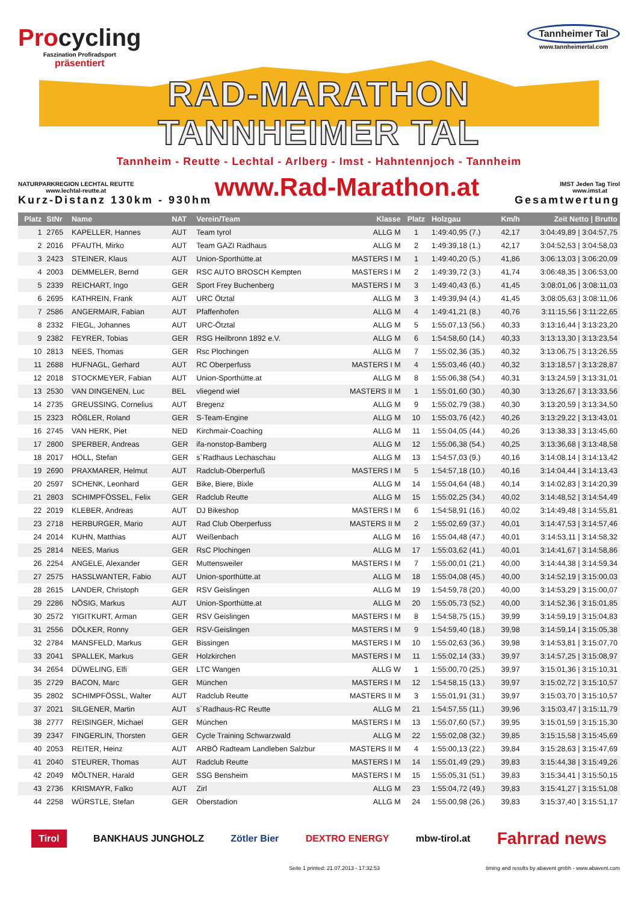Procycling
Faszination Profiradsport
präsentiert
Tannheimer Tal
www.tannheimertal.com
RAD-MARATHON
TANNHEIMER TAL
Tannheim - Reutte - Lechtal - Arlberg - Imst - Hahntennjoch - Tannheim
NATURPARKREGION LECHTAL REUTTE
www.lechtal-reutte.at
www.Rad-Marathon.at
IMST Jeden Tag Tirol
www.imst.at
Kurz-Distanz 130km - 930hm Gesamtwertung
| Platz | StNr | Name | NAT | Verein/Team | Klasse | Platz | Holzgau | Km/h | Zeit Netto / Brutto |
| --- | --- | --- | --- | --- | --- | --- | --- | --- | --- |
| 1 | 2765 | KAPELLER, Hannes | AUT | Team tyrol | ALLG M | 1 | 1:49:40,95 (7.) | 42,17 | 3:04:49,89 / 3:04:57,75 |
| 2 | 2016 | PFAUTH, Mirko | AUT | Team GAZI Radhaus | ALLG M | 2 | 1:49:39,18 (1.) | 42,17 | 3:04:52,53 / 3:04:58,03 |
| 3 | 2423 | STEINER, Klaus | AUT | Union-Sporthütte.at | MASTERS I M | 1 | 1:49:40,20 (5.) | 41,86 | 3:06:13,03 / 3:06:20,09 |
| 4 | 2003 | DEMMELER, Bernd | GER | RSC AUTO BROSCH Kempten | MASTERS I M | 2 | 1:49:39,72 (3.) | 41,74 | 3:06:48,35 / 3:06:53,00 |
| 5 | 2339 | REICHART, Ingo | GER | Sport Frey Buchenberg | MASTERS I M | 3 | 1:49:40,43 (6.) | 41,45 | 3:08:01,06 / 3:08:11,03 |
| 6 | 2695 | KATHREIN, Frank | AUT | URC Ötztal | ALLG M | 3 | 1:49:39,94 (4.) | 41,45 | 3:08:05,63 / 3:08:11,06 |
| 7 | 2586 | ANGERMAIR, Fabian | AUT | Pfaffenhofen | ALLG M | 4 | 1:49:41,21 (8.) | 40,76 | 3:11:15,56 / 3:11:22,65 |
| 8 | 2332 | FIEGL, Johannes | AUT | URC-Ötztal | ALLG M | 5 | 1:55:07,13 (56.) | 40,33 | 3:13:16,44 / 3:13:23,20 |
| 9 | 2382 | FEYRER, Tobias | GER | RSG Heilbronn 1892 e.V. | ALLG M | 6 | 1:54:58,60 (14.) | 40,33 | 3:13:13,30 / 3:13:23,54 |
| 10 | 2813 | NEES, Thomas | GER | Rsc Plochingen | ALLG M | 7 | 1:55:02,36 (35.) | 40,32 | 3:13:06,75 / 3:13:26,55 |
| 11 | 2688 | HUFNAGL, Gerhard | AUT | RC Oberperfuss | MASTERS I M | 4 | 1:55:03,46 (40.) | 40,32 | 3:13:18,57 / 3:13:28,87 |
| 12 | 2018 | STOCKMEYER, Fabian | AUT | Union-Sporthütte.at | ALLG M | 8 | 1:55:06,38 (54.) | 40,31 | 3:13:24,59 / 3:13:31,01 |
| 13 | 2530 | VAN DINGENEN, Luc | BEL | vliegend wiel | MASTERS II M | 1 | 1:55:01,60 (30.) | 40,30 | 3:13:26,67 / 3:13:33,56 |
| 14 | 2735 | GREUSSING, Cornelius | AUT | Bregenz | ALLG M | 9 | 1:55:02,79 (38.) | 40,30 | 3:13:20,59 / 3:13:34,50 |
| 15 | 2323 | RÖßLER, Roland | GER | S-Team-Engine | ALLG M | 10 | 1:55:03,76 (42.) | 40,26 | 3:13:29,22 / 3:13:43,01 |
| 16 | 2745 | VAN HERK, Piet | NED | Kirchmair-Coaching | ALLG M | 11 | 1:55:04,05 (44.) | 40,26 | 3:13:38,33 / 3:13:45,60 |
| 17 | 2800 | SPERBER, Andreas | GER | ifa-nonstop-Bamberg | ALLG M | 12 | 1:55:06,38 (54.) | 40,25 | 3:13:36,68 / 3:13:48,58 |
| 18 | 2017 | HOLL, Stefan | GER | s`Radhaus Lechaschau | ALLG M | 13 | 1:54:57,03 (9.) | 40,16 | 3:14:08,14 / 3:14:13,42 |
| 19 | 2690 | PRAXMARER, Helmut | AUT | Radclub-Oberperfuß | MASTERS I M | 5 | 1:54:57,18 (10.) | 40,16 | 3:14:04,44 / 3:14:13,43 |
| 20 | 2597 | SCHENK, Leonhard | GER | Bike, Biere, Bixle | ALLG M | 14 | 1:55:04,64 (48.) | 40,14 | 3:14:02,83 / 3:14:20,39 |
| 21 | 2803 | SCHIMPFÖSSEL, Felix | GER | Radclub Reutte | ALLG M | 15 | 1:55:02,25 (34.) | 40,02 | 3:14:48,52 / 3:14:54,49 |
| 22 | 2019 | KLEBER, Andreas | AUT | DJ Bikeshop | MASTERS I M | 6 | 1:54:58,91 (16.) | 40,02 | 3:14:49,48 / 3:14:55,81 |
| 23 | 2718 | HERBURGER, Mario | AUT | Rad Club Oberperfuss | MASTERS II M | 2 | 1:55:02,69 (37.) | 40,01 | 3:14:47,53 / 3:14:57,46 |
| 24 | 2014 | KUHN, Matthias | AUT | Weißenbach | ALLG M | 16 | 1:55:04,48 (47.) | 40,01 | 3:14:53,11 / 3:14:58,32 |
| 25 | 2814 | NEES, Marius | GER | RsC Plochingen | ALLG M | 17 | 1:55:03,62 (41.) | 40,01 | 3:14:41,67 / 3:14:58,86 |
| 26 | 2254 | ANGELE, Alexander | GER | Muttensweiler | MASTERS I M | 7 | 1:55:00,01 (21.) | 40,00 | 3:14:44,38 / 3:14:59,34 |
| 27 | 2575 | HASSLWANTER, Fabio | AUT | Union-sporthütte.at | ALLG M | 18 | 1:55:04,08 (45.) | 40,00 | 3:14:52,19 / 3:15:00,03 |
| 28 | 2615 | LANDER, Christoph | GER | RSV Geislingen | ALLG M | 19 | 1:54:59,78 (20.) | 40,00 | 3:14:53,29 / 3:15:00,07 |
| 29 | 2286 | NÖSIG, Markus | AUT | Union-Sporthütte.at | ALLG M | 20 | 1:55:05,73 (52.) | 40,00 | 3:14:52,36 / 3:15:01,85 |
| 30 | 2572 | YIGITKURT, Arman | GER | RSV Geislingen | MASTERS I M | 8 | 1:54:58,75 (15.) | 39,99 | 3:14:59,19 / 3:15:04,83 |
| 31 | 2556 | DÖLKER, Ronny | GER | RSV-Geislingen | MASTERS I M | 9 | 1:54:59,40 (18.) | 39,98 | 3:14:59,14 / 3:15:05,38 |
| 32 | 2784 | MANSFELD, Markus | GER | Bissingen | MASTERS I M | 10 | 1:55:02,63 (36.) | 39,98 | 3:14:53,81 / 3:15:07,70 |
| 33 | 2041 | SPALLEK, Markus | GER | Holzkirchen | MASTERS I M | 11 | 1:55:02,14 (33.) | 39,97 | 3:14:57,25 / 3:15:08,97 |
| 34 | 2654 | DÜWELING, Elfi | GER | LTC Wangen | ALLG W | 1 | 1:55:00,70 (25.) | 39,97 | 3:15:01,36 / 3:15:10,31 |
| 35 | 2729 | BACON, Marc | GER | München | MASTERS I M | 12 | 1:54:58,15 (13.) | 39,97 | 3:15:02,72 / 3:15:10,57 |
| 35 | 2802 | SCHIMPFÖSSL, Walter | AUT | Radclub Reutte | MASTERS II M | 3 | 1:55:01,91 (31.) | 39,97 | 3:15:03,70 / 3:15:10,57 |
| 37 | 2021 | SILGENER, Martin | AUT | s´Radhaus-RC Reutte | ALLG M | 21 | 1:54:57,55 (11.) | 39,96 | 3:15:03,47 / 3:15:11,79 |
| 38 | 2777 | REISINGER, Michael | GER | München | MASTERS I M | 13 | 1:55:07,60 (57.) | 39,95 | 3:15:01,59 / 3:15:15,30 |
| 39 | 2347 | FINGERLIN, Thorsten | GER | Cycle Training Schwarzwald | ALLG M | 22 | 1:55:02,08 (32.) | 39,85 | 3:15:15,58 / 3:15:45,69 |
| 40 | 2053 | REITER, Heinz | AUT | ARBÖ Radteam Landleben Salzbur | MASTERS II M | 4 | 1:55:00,13 (22.) | 39,84 | 3:15:28,63 / 3:15:47,69 |
| 41 | 2040 | STEURER, Thomas | AUT | Radclub Reutte | MASTERS I M | 14 | 1:55:01,49 (29.) | 39,83 | 3:15:44,38 / 3:15:49,26 |
| 42 | 2049 | MÖLTNER, Harald | GER | SSG Bensheim | MASTERS I M | 15 | 1:55:05,31 (51.) | 39,83 | 3:15:34,41 / 3:15:50,15 |
| 43 | 2736 | KRISMAYR, Falko | AUT | Zirl | ALLG M | 23 | 1:55:04,72 (49.) | 39,83 | 3:15:41,27 / 3:15:51,08 |
| 44 | 2258 | WÜRSTLE, Stefan | GER | Oberstadion | ALLG M | 24 | 1:55:00,98 (26.) | 39,83 | 3:15:37,40 / 3:15:51,17 |
Tirol BANKHAUS JUNGHOLZ Zötler Bier DEXTRO ENERGY mbw-tirol.at Fahrrad news
Seite 1 printed: 21.07.2013 - 17:32:53 timing and results by abavent gmbh - www.abavent.com